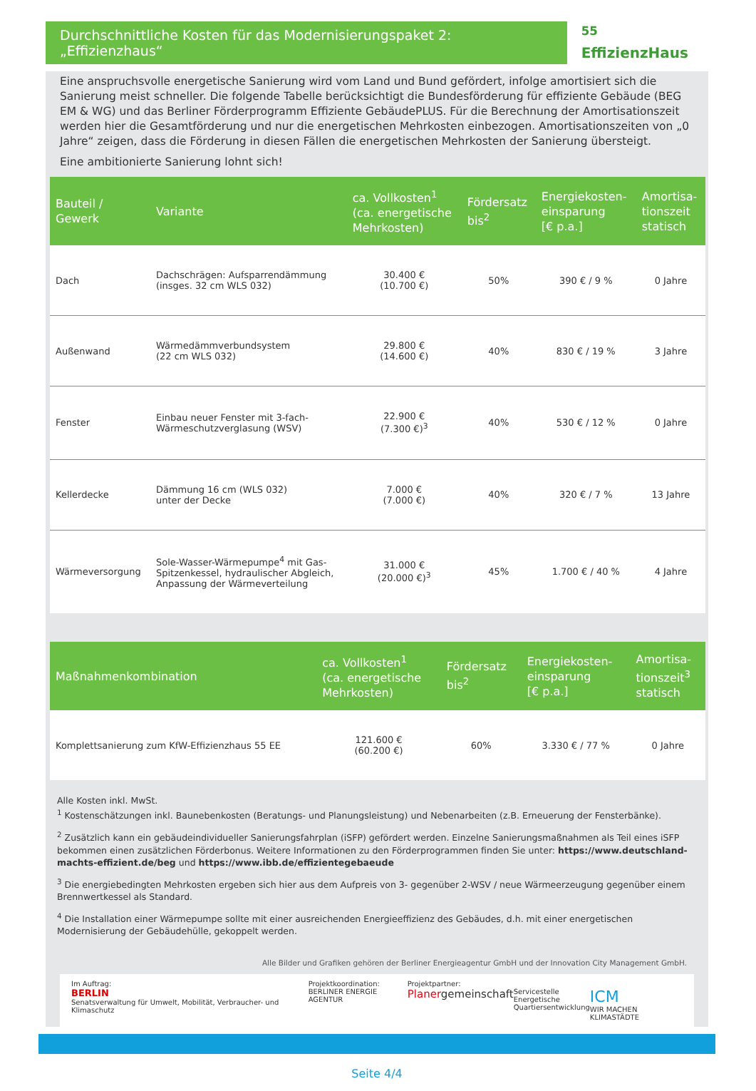Durchschnittliche Kosten für das Modernisierungspaket 2: „Effizienzhaus“
<sup>55</sup> EffizienzHaus
Eine anspruchsvolle energetische Sanierung wird vom Land und Bund gefördert, infolge amortisiert sich die Sanierung meist schneller. Die folgende Tabelle berücksichtigt die Bundesförderung für effiziente Gebäude (BEG EM & WG) und das Berliner Förderprogramm Effiziente GebäudePLUS. Für die Berechnung der Amortisationszeit werden hier die Gesamtförderung und nur die energetischen Mehrkosten einbezogen. Amortisationszeiten von „0 Jahre“ zeigen, dass die Förderung in diesen Fällen die energetischen Mehrkosten der Sanierung übersteigt.
Eine ambitionierte Sanierung lohnt sich!
| Bauteil / Gewerk | Variante | ca. Vollkosten<sup>1</sup> (ca. energetische Mehrkosten) | Fördersatz bis<sup>2</sup> | Energiekosten- einsparung [€ p.a.] | Amortisa- tionszeit statisch |
| --- | --- | --- | --- | --- | --- |
| Dach | Dachschrägen: Aufsparrendämmung (insges. 32 cm WLS 032) | 30.400 € (10.700 €) | 50% | 390 € / 9 % | 0 Jahre |
| Außenwand | Wärmedämmverbundsystem (22 cm WLS 032) | 29.800 € (14.600 €) | 40% | 830 € / 19 % | 3 Jahre |
| Fenster | Einbau neuer Fenster mit 3-fach- Wärmeschutzverglasung (WSV) | 22.900 € (7.300 €)<sup>3</sup> | 40% | 530 € / 12 % | 0 Jahre |
| Kellerdecke | Dämmung 16 cm (WLS 032) unter der Decke | 7.000 € (7.000 €) | 40% | 320 € / 7 % | 13 Jahre |
| Wärmeversorgung | Sole-Wasser-Wärmepumpe<sup>4</sup> mit Gas- Spitzenkessel, hydraulischer Abgleich, Anpassung der Wärmeverteilung | 31.000 € (20.000 €)<sup>3</sup> | 45% | 1.700 € / 40 % | 4 Jahre |
| Maßnahmenkombination | ca. Vollkosten<sup>1</sup> (ca. energetische Mehrkosten) | Fördersatz bis<sup>2</sup> | Energiekosten- einsparung [€ p.a.] | Amortisa- tionszeit<sup>3</sup> statisch |
| --- | --- | --- | --- | --- |
| Komplettsanierung zum KfW-Effizienzhaus 55 EE | 121.600 € (60.200 €) | 60% | 3.330 € / 77 % | 0 Jahre |
Alle Kosten inkl. MwSt.
<sup>1</sup> Kostenschätzungen inkl. Baunebenkosten (Beratungs- und Planungsleistung) und Nebenarbeiten (z.B. Erneuerung der Fensterbänke).
<sup>2</sup> Zusätzlich kann ein gebäudeindividueller Sanierungsfahrplan (iSFP) gefördert werden. Einzelne Sanierungsmaßnahmen als Teil eines iSFP bekommen einen zusätzlichen Förderbonus. Weitere Informationen zu den Förderprogrammen finden Sie unter: https://www.deutschland-machts-effizient.de/beg und https://www.ibb.de/effizientegebaeude
<sup>3</sup> Die energiebedingten Mehrkosten ergeben sich hier aus dem Aufpreis von 3- gegenüber 2-WSV / neue Wärmeerzeugung gegenüber einem Brennwertkessel als Standard.
<sup>4</sup> Die Installation einer Wärmepumpe sollte mit einer ausreichenden Energieeffizienz des Gebäudes, d.h. mit einer energetischen Modernisierung der Gebäudehülle, gekoppelt werden.
Alle Bilder und Grafiken gehören der Berliner Energieagentur GmbH und der Innovation City Management GmbH.
Im Auftrag:
BERLIN
Senatsverwaltung für Umwelt, Mobilität, Verbraucher- und Klimaschutz
Projektkoordination:
BERLINER ENERGIE AGENTUR
Projektpartner:
Planergemeinschaft
Servicestelle
Energetische
Quartiersentwicklung
ICM
WIR MACHEN KLIMASTÄDTE
Seite 4/4